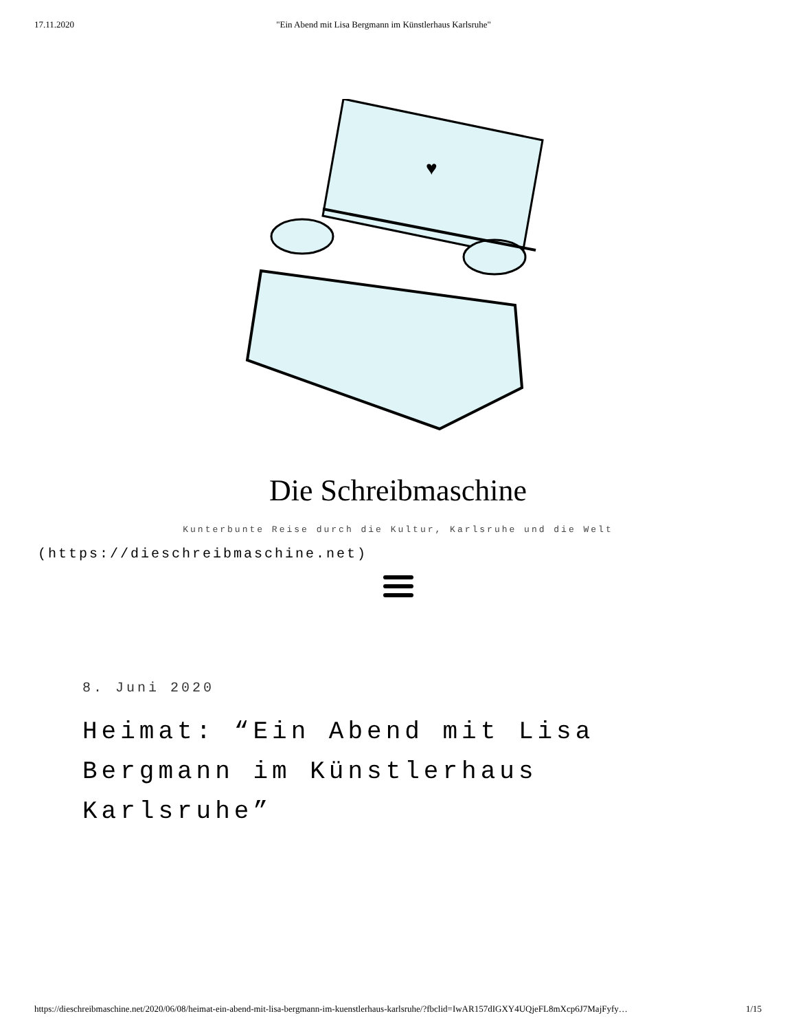17.11.2020 "Ein Abend mit Lisa Bergmann im Künstlerhaus Karlsruhe"
♥
Die Schreibmaschine
Kunterbunte Reise durch die Kultur, Karlsruhe und die Welt
(https://dieschreibmaschine.net)
8. Juni 2020
Heimat: “Ein Abend mit Lisa Bergmann im Künstlerhaus Karlsruhe”
https://dieschreibmaschine.net/2020/06/08/heimat-ein-abend-mit-lisa-bergmann-im-kuenstlerhaus-karlsruhe/?fbclid=IwAR157dIGXY4UQjeFL8mXcp6J7MajFyfy… 1/15